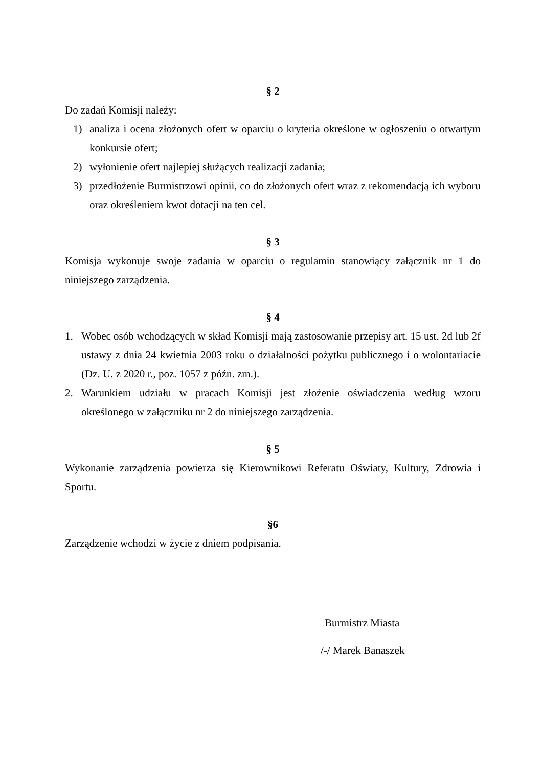§ 2
Do zadań Komisji należy:
1) analiza i ocena złożonych ofert w oparciu o kryteria określone w ogłoszeniu o otwartym konkursie ofert;
2) wyłonienie ofert najlepiej służących realizacji zadania;
3) przedłożenie Burmistrzowi opinii, co do złożonych ofert wraz z rekomendacją ich wyboru oraz określeniem kwot dotacji na ten cel.
§ 3
Komisja wykonuje swoje zadania w oparciu o regulamin stanowiący załącznik nr 1 do niniejszego zarządzenia.
§ 4
1. Wobec osób wchodzących w skład Komisji mają zastosowanie przepisy art. 15 ust. 2d lub 2f ustawy z dnia 24 kwietnia 2003 roku o działalności pożytku publicznego i o wolontariacie (Dz. U. z 2020 r., poz. 1057 z późn. zm.).
2. Warunkiem udziału w pracach Komisji jest złożenie oświadczenia według wzoru określonego w załączniku nr 2 do niniejszego zarządzenia.
§ 5
Wykonanie zarządzenia powierza się Kierownikowi Referatu Oświaty, Kultury, Zdrowia i Sportu.
§6
Zarządzenie wchodzi w życie z dniem podpisania.
Burmistrz Miasta
/-/ Marek Banaszek